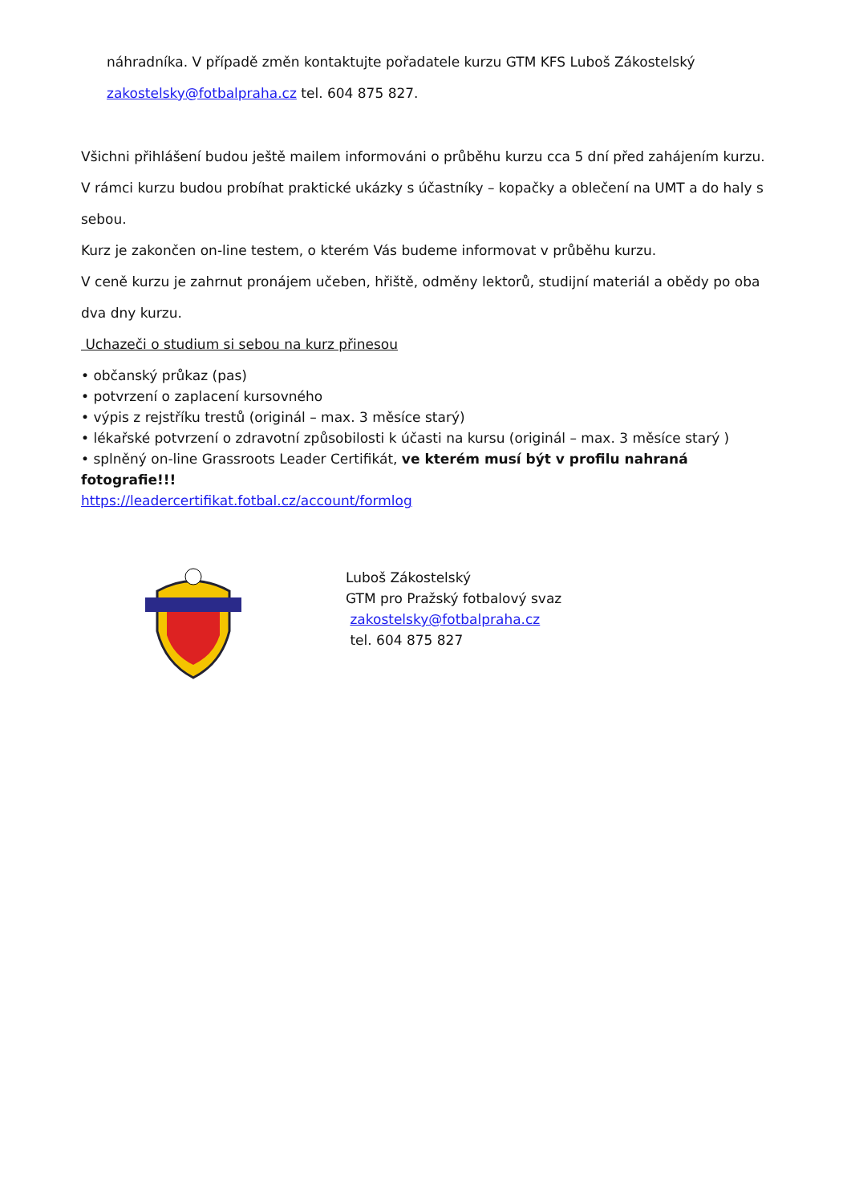náhradníka. V případě změn kontaktujte pořadatele kurzu GTM KFS Luboš Zákostelský
zakostelsky@fotbalpraha.cz tel. 604 875 827.
Všichni přihlášení budou ještě mailem informováni o průběhu kurzu cca 5 dní před zahájením kurzu.
V rámci kurzu budou probíhat praktické ukázky s účastníky – kopačky a oblečení na UMT a do haly s sebou.
Kurz je zakončen on-line testem, o kterém Vás budeme informovat v průběhu kurzu.
V ceně kurzu je zahrnut pronájem učeben, hřiště, odměny lektorů, studijní materiál a obědy po oba dva dny kurzu.
Uchazeči o studium si sebou na kurz přinesou
• občanský průkaz (pas)
• potvrzení o zaplacení kursovného
• výpis z rejstříku trestů (originál – max. 3 měsíce starý)
• lékařské potvrzení o zdravotní způsobilosti k účasti na kursu (originál – max. 3 měsíce starý )
• splněný on-line Grassroots Leader Certifikát, ve kterém musí být v profilu nahraná fotografie!!!
https://leadercertifikat.fotbal.cz/account/formlog
Luboš Zákostelský
GTM pro Pražský fotbalový svaz
zakostelsky@fotbalpraha.cz
tel. 604 875 827